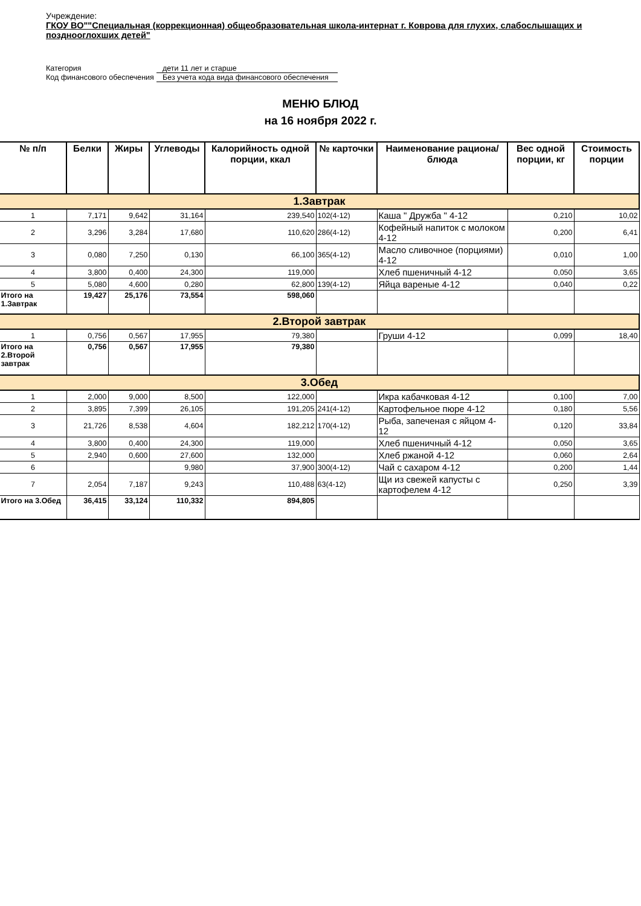Учреждение:
ГКОУ ВО""Специальная (коррекционная) общеобразовательная школа-интернат г. Коврова для глухих, слабослышащих и позднооглохших детей"
Категория дети 11 лет и старше
Код финансового обеспечения Без учета кода вида финансового обеспечения
МЕНЮ БЛЮД
на 16 ноября 2022 г.
| № п/п | Белки | Жиры | Углеводы | Калорийность одной порции, ккал | № карточки | Наименование рациона/ блюда | Вес одной порции, кг | Стоимость порции |
| --- | --- | --- | --- | --- | --- | --- | --- | --- |
| 1.Завтрак | | | | | | | | |
| 1 | 7,171 | 9,642 | 31,164 | 239,540 | 102(4-12) | Каша " Дружба " 4-12 | 0,210 | 10,02 |
| 2 | 3,296 | 3,284 | 17,680 | 110,620 | 286(4-12) | Кофейный напиток с молоком 4-12 | 0,200 | 6,41 |
| 3 | 0,080 | 7,250 | 0,130 | 66,100 | 365(4-12) | Масло сливочное (порциями) 4-12 | 0,010 | 1,00 |
| 4 | 3,800 | 0,400 | 24,300 | 119,000 | | Хлеб пшеничный 4-12 | 0,050 | 3,65 |
| 5 | 5,080 | 4,600 | 0,280 | 62,800 | 139(4-12) | Яйца вареные 4-12 | 0,040 | 0,22 |
| Итого на 1.Завтрак | 19,427 | 25,176 | 73,554 | 598,060 | | | | |
| 2.Второй завтрак | | | | | | | | |
| 1 | 0,756 | 0,567 | 17,955 | 79,380 | | Груши 4-12 | 0,099 | 18,40 |
| Итого на 2.Второй завтрак | 0,756 | 0,567 | 17,955 | 79,380 | | | | |
| 3.Обед | | | | | | | | |
| 1 | 2,000 | 9,000 | 8,500 | 122,000 | | Икра кабачковая 4-12 | 0,100 | 7,00 |
| 2 | 3,895 | 7,399 | 26,105 | 191,205 | 241(4-12) | Картофельное пюре 4-12 | 0,180 | 5,56 |
| 3 | 21,726 | 8,538 | 4,604 | 182,212 | 170(4-12) | Рыба, запеченая с яйцом 4-12 | 0,120 | 33,84 |
| 4 | 3,800 | 0,400 | 24,300 | 119,000 | | Хлеб пшеничный 4-12 | 0,050 | 3,65 |
| 5 | 2,940 | 0,600 | 27,600 | 132,000 | | Хлеб ржаной 4-12 | 0,060 | 2,64 |
| 6 | | | 9,980 | 37,900 | 300(4-12) | Чай с сахаром 4-12 | 0,200 | 1,44 |
| 7 | 2,054 | 7,187 | 9,243 | 110,488 | 63(4-12) | Щи из свежей капусты с картофелем 4-12 | 0,250 | 3,39 |
| Итого на 3.Обед | 36,415 | 33,124 | 110,332 | 894,805 | | | | |